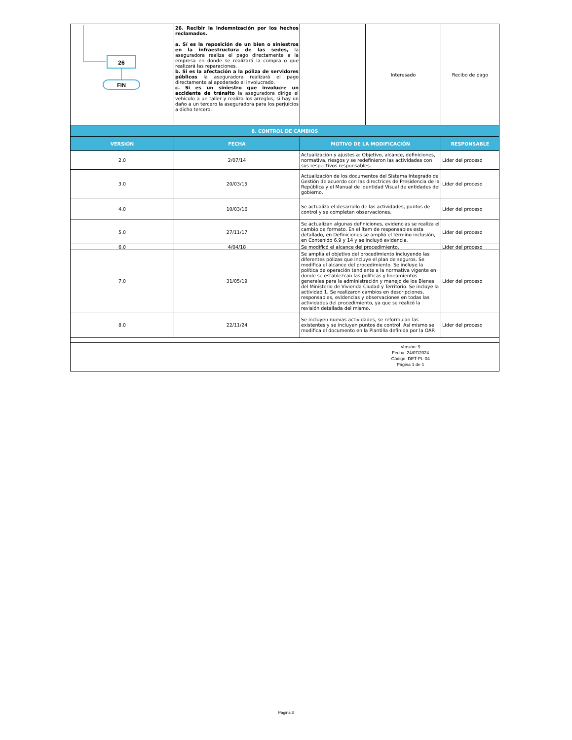| 26 FIN | 26. Recibir la indemnización por los hechos reclamados. a. Sí es la reposición de un bien o siniestros en la infraestructura de las sedes, la aseguradora realiza el pago directamente a la empresa en donde se realizará la compra o que realizará las reparaciones. b. Si es la afectación a la póliza de servidores públicos la aseguradora realizará el pago directamente al apoderado el involucrado. c. Si es un siniestro que involucre un accidente de tránsito la aseguradora dirige el vehículo a un taller y realiza los arreglos, si hay un daño a un tercero la aseguradora para los perjuicios a dicho tercero. | | Interesado | Recibo de pago |
| 8. CONTROL DE CAMBIOS | | | | |
| VERSIÓN | FECHA | MOTIVO DE LA MODIFICACIÓN | | RESPONSABLE |
| 2.0 | 2/07/14 | Actualización y ajustes a: Objetivo, alcance, definiciones, normativa, riesgos y se redefinieron las actividades con sus respectivos responsables. | | Lider del proceso |
| 3.0 | 20/03/15 | Actualización de los documentos del Sistema Integrado de Gestión de acuerdo con las directrices de Presidencia de la República y el Manual de Identidad Visual de entidades del gobierno. | | Lider del proceso |
| 4.0 | 10/03/16 | Se actualiza el desarrollo de las actividades, puntos de control y se completan observaciones. | | Lider del proceso |
| 5.0 | 27/11/17 | Se actualizan algunas definiciones, evidencias se realiza el cambio de formato. En el ítem de responsables esta detallado, en Definiciones se amplió el término inclusión, en Contenido 6,9 y 14 y se incluyó evidencia. | | Lider del proceso |
| 6.0 | 4/04/18 | Se modificó el alcance del procedimiento. | | Lider del proceso |
| 7.0 | 31/05/19 | Se amplía el objetivo del procedimiento incluyendo las diferentes pólizas que incluye el plan de seguros. Se modifica el alcance del procedimiento. Se incluye la política de operación tendiente a la normativa vigente en donde se establezcan las políticas y lineamientos generales para la administración y manejo de los Bienes del Ministerio de Vivienda Ciudad y Territorio. Se incluye la actividad 1. Se realizaron cambios en descripciones, responsables, evidencias y observaciones en todas las actividades del procedimiento, ya que se realizó la revisión detallada del mismo. | | Lider del proceso |
| 8.0 | 22/11/24 | Se incluyen nuevas actividades, se reformulan las existentes y se incluyen puntos de control. Asi mismo se modifica el documento en la Plantilla definida por la OAP. | | Lider del proceso |
| | | | Versión: 9 Fecha: 24/07/2024 Código: DET-PL-04 Página 1 de 1 | |
Página 3